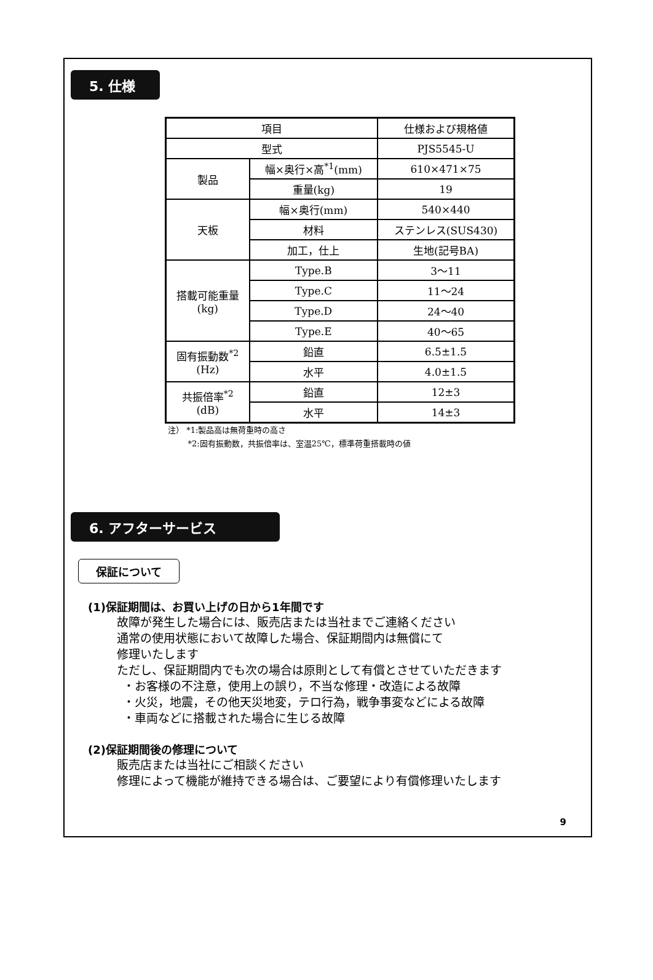5. 仕様
| 項目 | | 仕様および規格値 |
| 型式 | | PJS5545-U |
| 製品 | 幅×奥行×高<sup>*1</sup>(mm) | 610×471×75 |
| | 重量(kg) | 19 |
| 天板 | 幅×奥行(mm) | 540×440 |
| | 材料 | ステンレス(SUS430) |
| | 加工，仕上 | 生地(記号BA) |
| 搭載可能重量 (kg) | Type.B | 3～11 |
| | Type.C | 11～24 |
| | Type.D | 24～40 |
| | Type.E | 40～65 |
| 固有振動数<sup>*2</sup> (Hz) | 鉛直 | 6.5±1.5 |
| | 水平 | 4.0±1.5 |
| 共振倍率<sup>*2</sup> (dB) | 鉛直 | 12±3 |
| | 水平 | 14±3 |
注） *1:製品高は無荷重時の高さ
   *2:固有振動数，共振倍率は、室温25℃，標準荷重搭載時の値
6. アフターサービス
保証について
(1)保証期間は、お買い上げの日から1年間です
故障が発生した場合には、販売店または当社までご連絡ください
通常の使用状態において故障した場合、保証期間内は無償にて
修理いたします
ただし、保証期間内でも次の場合は原則として有償とさせていただきます
 ・お客様の不注意，使用上の誤り，不当な修理・改造による故障
 ・火災，地震，その他天災地変，テロ行為，戦争事変などによる故障
 ・車両などに搭載された場合に生じる故障
(2)保証期間後の修理について
販売店または当社にご相談ください
修理によって機能が維持できる場合は、ご要望により有償修理いたします
9